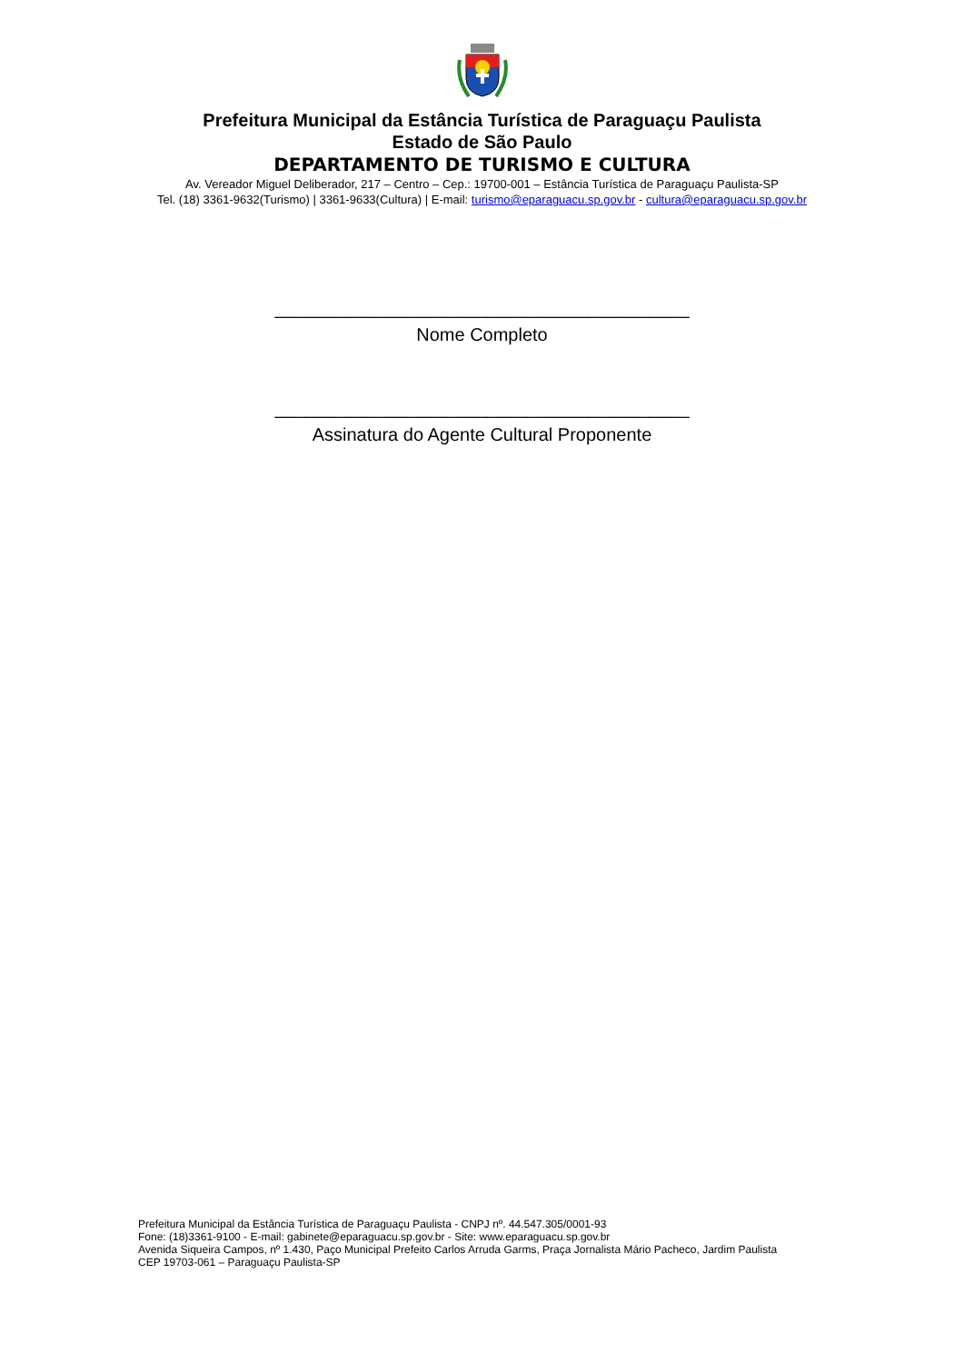Prefeitura Municipal da Estância Turística de Paraguaçu Paulista
Estado de São Paulo
DEPARTAMENTO DE TURISMO E CULTURA
Av. Vereador Miguel Deliberador, 217 – Centro – Cep.: 19700-001 – Estância Turística de Paraguaçu Paulista-SP
Tel. (18) 3361-9632(Turismo) | 3361-9633(Cultura) | E-mail: turismo@eparaguacu.sp.gov.br - cultura@eparaguacu.sp.gov.br
_________________________________________
Nome Completo
_________________________________________
Assinatura do Agente Cultural Proponente
Prefeitura Municipal da Estância Turística de Paraguaçu Paulista - CNPJ nº. 44.547.305/0001-93
Fone: (18)3361-9100 - E-mail: gabinete@eparaguacu.sp.gov.br - Site: www.eparaguacu.sp.gov.br
Avenida Siqueira Campos, nº 1.430, Paço Municipal Prefeito Carlos Arruda Garms, Praça Jornalista Mário Pacheco, Jardim Paulista
CEP 19703-061 – Paraguaçu Paulista-SP